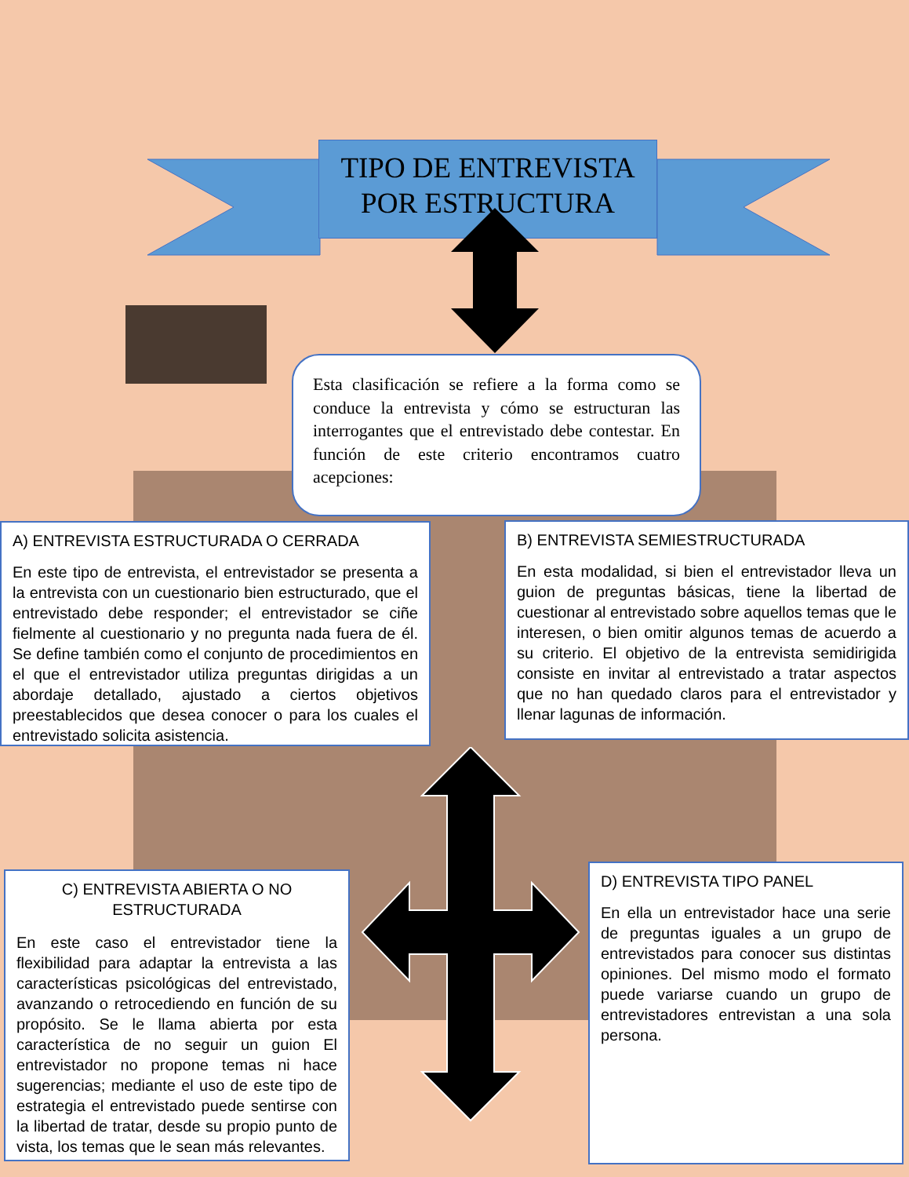TIPO DE ENTREVISTA POR ESTRUCTURA
Esta clasificación se refiere a la forma como se conduce la entrevista y cómo se estructuran las interrogantes que el entrevistado debe contestar. En función de este criterio encontramos cuatro acepciones:
A) ENTREVISTA ESTRUCTURADA O CERRADA
En este tipo de entrevista, el entrevistador se presenta a la entrevista con un cuestionario bien estructurado, que el entrevistado debe responder; el entrevistador se ciñe fielmente al cuestionario y no pregunta nada fuera de él. Se define también como el conjunto de procedimientos en el que el entrevistador utiliza preguntas dirigidas a un abordaje detallado, ajustado a ciertos objetivos preestablecidos que desea conocer o para los cuales el entrevistado solicita asistencia.
B) ENTREVISTA SEMIESTRUCTURADA
En esta modalidad, si bien el entrevistador lleva un guion de preguntas básicas, tiene la libertad de cuestionar al entrevistado sobre aquellos temas que le interesen, o bien omitir algunos temas de acuerdo a su criterio. El objetivo de la entrevista semidirigida consiste en invitar al entrevistado a tratar aspectos que no han quedado claros para el entrevistador y llenar lagunas de información.
C) ENTREVISTA ABIERTA O NO ESTRUCTURADA
En este caso el entrevistador tiene la flexibilidad para adaptar la entrevista a las características psicológicas del entrevistado, avanzando o retrocediendo en función de su propósito. Se le llama abierta por esta característica de no seguir un guion El entrevistador no propone temas ni hace sugerencias; mediante el uso de este tipo de estrategia el entrevistado puede sentirse con la libertad de tratar, desde su propio punto de vista, los temas que le sean más relevantes.
D) ENTREVISTA TIPO PANEL
En ella un entrevistador hace una serie de preguntas iguales a un grupo de entrevistados para conocer sus distintas opiniones. Del mismo modo el formato puede variarse cuando un grupo de entrevistadores entrevistan a una sola persona.